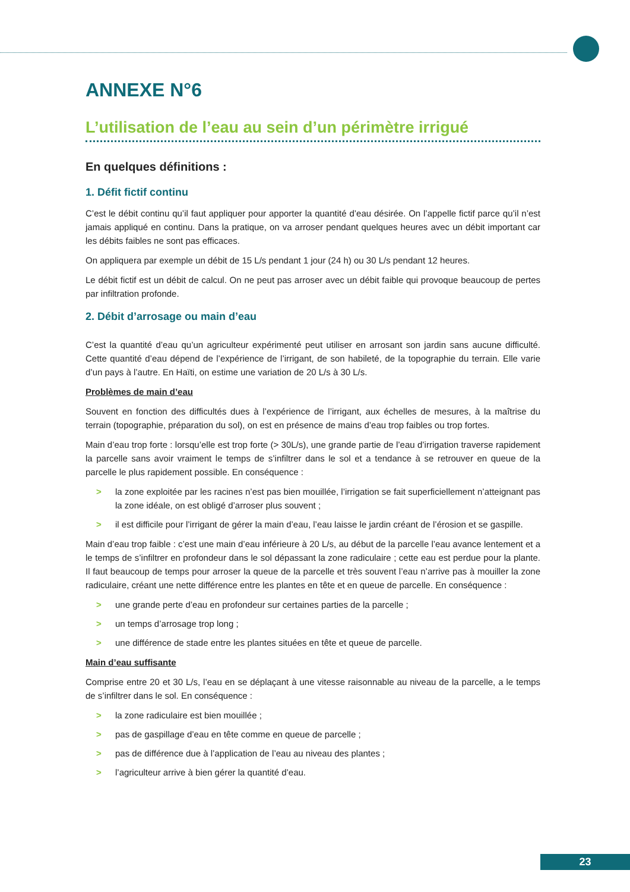ANNEXE N°6
L’utilisation de l’eau au sein d’un périmètre irrigué
En quelques définitions :
1. Défit fictif continu
C’est le débit continu qu’il faut appliquer pour apporter la quantité d’eau désirée. On l’appelle fictif parce qu’il n’est jamais appliqué en continu. Dans la pratique, on va arroser pendant quelques heures avec un débit important car les débits faibles ne sont pas efficaces.
On appliquera par exemple un débit de 15 L/s pendant 1 jour (24 h) ou 30 L/s pendant 12 heures.
Le débit fictif est un débit de calcul. On ne peut pas arroser avec un débit faible qui provoque beaucoup de pertes par infiltration profonde.
2. Débit d’arrosage ou main d’eau
C’est la quantité d’eau qu’un agriculteur expérimenté peut utiliser en arrosant son jardin sans aucune difficulté. Cette quantité d’eau dépend de l’expérience de l’irrigant, de son habileté, de la topographie du terrain. Elle varie d’un pays à l’autre. En Haïti, on estime une variation de 20 L/s à 30 L/s.
Problèmes de main d’eau
Souvent en fonction des difficultés dues à l’expérience de l’irrigant, aux échelles de mesures, à la maîtrise du terrain (topographie, préparation du sol), on est en présence de mains d’eau trop faibles ou trop fortes.
Main d’eau trop forte : lorsqu’elle est trop forte (> 30L/s), une grande partie de l’eau d’irrigation traverse rapidement la parcelle sans avoir vraiment le temps de s’infiltrer dans le sol et a tendance à se retrouver en queue de la parcelle le plus rapidement possible. En conséquence :
> la zone exploitée par les racines n’est pas bien mouillée, l’irrigation se fait superficiellement n’atteignant pas la zone idéale, on est obligé d’arroser plus souvent ;
> il est difficile pour l’irrigant de gérer la main d’eau, l’eau laisse le jardin créant de l’érosion et se gaspille.
Main d’eau trop faible : c’est une main d’eau inférieure à 20 L/s, au début de la parcelle l’eau avance lentement et a le temps de s’infiltrer en profondeur dans le sol dépassant la zone radiculaire ; cette eau est perdue pour la plante. Il faut beaucoup de temps pour arroser la queue de la parcelle et très souvent l’eau n’arrive pas à mouiller la zone radiculaire, créant une nette différence entre les plantes en tête et en queue de parcelle. En conséquence :
> une grande perte d’eau en profondeur sur certaines parties de la parcelle ;
> un temps d’arrosage trop long ;
> une différence de stade entre les plantes situées en tête et queue de parcelle.
Main d’eau suffisante
Comprise entre 20 et 30 L/s, l’eau en se déplaçant à une vitesse raisonnable au niveau de la parcelle, a le temps de s’infiltrer dans le sol. En conséquence :
> la zone radiculaire est bien mouillée ;
> pas de gaspillage d’eau en tête comme en queue de parcelle ;
> pas de différence due à l’application de l’eau au niveau des plantes ;
> l’agriculteur arrive à bien gérer la quantité d’eau.
23